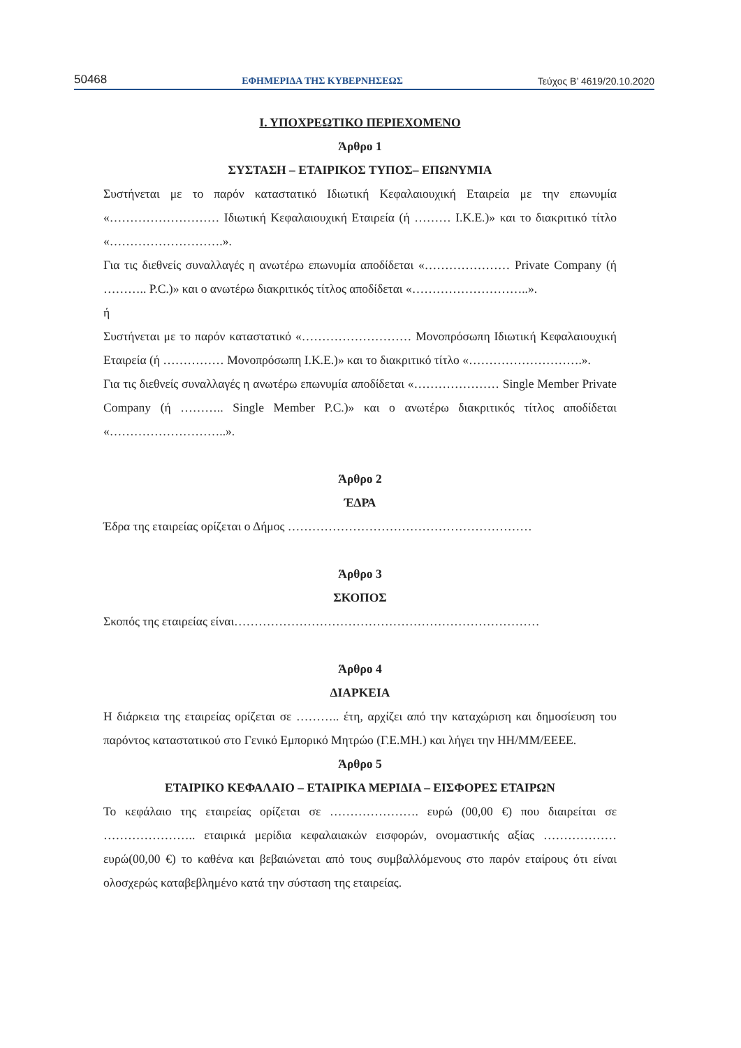50468 ΕΦΗΜΕΡΙΔΑ ΤΗΣ ΚΥΒΕΡΝΗΣΕΩΣ Τεύχος Β’ 4619/20.10.2020
Ι. ΥΠΟΧΡΕΩΤΙΚΟ ΠΕΡΙΕΧΟΜΕΝΟ
Άρθρο 1
ΣΥΣΤΑΣΗ – ΕΤΑΙΡΙΚΟΣ ΤΥΠΟΣ– ΕΠΩΝΥΜΙΑ
Συστήνεται με το παρόν καταστατικό Ιδιωτική Κεφαλαιουχική Εταιρεία με την επωνυμία «……………………… Ιδιωτική Κεφαλαιουχική Εταιρεία (ή ……… Ι.Κ.Ε.)» και το διακριτικό τίτλο «……………………….».
Για τις διεθνείς συναλλαγές η ανωτέρω επωνυμία αποδίδεται «………………… Private Company (ή ……….. P.C.)» και ο ανωτέρω διακριτικός τίτλος αποδίδεται «………………………..».
ή
Συστήνεται με το παρόν καταστατικό «……………………… Μονοπρόσωπη Ιδιωτική Κεφαλαιουχική Εταιρεία (ή …………… Μονοπρόσωπη Ι.Κ.Ε.)» και το διακριτικό τίτλο «……………………….».
Για τις διεθνείς συναλλαγές η ανωτέρω επωνυμία αποδίδεται «………………… Single Member Private Company (ή ……….. Single Member P.C.)» και ο ανωτέρω διακριτικός τίτλος αποδίδεται «………………………..».
Άρθρο 2
ΈΔΡΑ
Έδρα της εταιρείας ορίζεται ο Δήμος ……………………………………………………
Άρθρο 3
ΣΚΟΠΟΣ
Σκοπός της εταιρείας είναι…………………………………………………………………
Άρθρο 4
ΔΙΑΡΚΕΙΑ
Η διάρκεια της εταιρείας ορίζεται σε ……….. έτη, αρχίζει από την καταχώριση και δημοσίευση του παρόντος καταστατικού στο Γενικό Εμπορικό Μητρώο (Γ.Ε.ΜΗ.) και λήγει την ΗΗ/ΜΜ/ΕΕΕΕ.
Άρθρο 5
ΕΤΑΙΡΙΚΟ ΚΕΦΑΛΑΙΟ – ΕΤΑΙΡΙΚΑ ΜΕΡΙΔΙΑ – ΕΙΣΦΟΡΕΣ ΕΤΑΙΡΩΝ
Το κεφάλαιο της εταιρείας ορίζεται σε …………………. ευρώ (00,00 €) που διαιρείται σε ………………….. εταιρικά μερίδια κεφαλαιακών εισφορών, ονομαστικής αξίας ……………… ευρώ(00,00 €) το καθένα και βεβαιώνεται από τους συμβαλλόμενους στο παρόν εταίρους ότι είναι ολοσχερώς καταβεβλημένο κατά την σύσταση της εταιρείας.